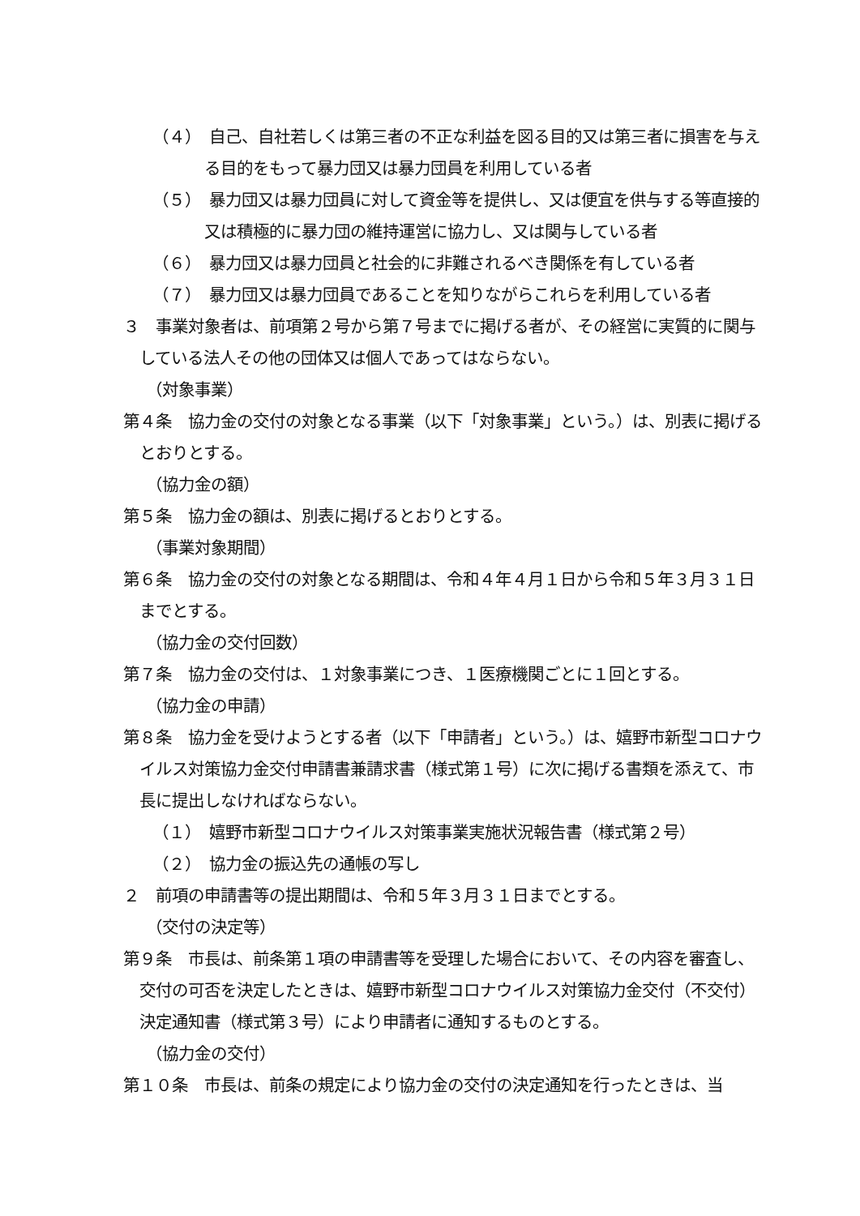（４）　自己、自社若しくは第三者の不正な利益を図る目的又は第三者に損害を与える目的をもって暴力団又は暴力団員を利用している者
（５）　暴力団又は暴力団員に対して資金等を提供し、又は便宜を供与する等直接的又は積極的に暴力団の維持運営に協力し、又は関与している者
（６）　暴力団又は暴力団員と社会的に非難されるべき関係を有している者
（７）　暴力団又は暴力団員であることを知りながらこれらを利用している者
３　事業対象者は、前項第２号から第７号までに掲げる者が、その経営に実質的に関与している法人その他の団体又は個人であってはならない。
（対象事業）
第４条　協力金の交付の対象となる事業（以下「対象事業」という。）は、別表に掲げるとおりとする。
（協力金の額）
第５条　協力金の額は、別表に掲げるとおりとする。
（事業対象期間）
第６条　協力金の交付の対象となる期間は、令和４年４月１日から令和５年３月３１日までとする。
（協力金の交付回数）
第７条　協力金の交付は、１対象事業につき、１医療機関ごとに１回とする。
（協力金の申請）
第８条　協力金を受けようとする者（以下「申請者」という。）は、嬉野市新型コロナウイルス対策協力金交付申請書兼請求書（様式第１号）に次に掲げる書類を添えて、市長に提出しなければならない。
（１）　嬉野市新型コロナウイルス対策事業実施状況報告書（様式第２号）
（２）　協力金の振込先の通帳の写し
２　前項の申請書等の提出期間は、令和５年３月３１日までとする。
（交付の決定等）
第９条　市長は、前条第１項の申請書等を受理した場合において、その内容を審査し、交付の可否を決定したときは、嬉野市新型コロナウイルス対策協力金交付（不交付）決定通知書（様式第３号）により申請者に通知するものとする。
（協力金の交付）
第１０条　市長は、前条の規定により協力金の交付の決定通知を行ったときは、当